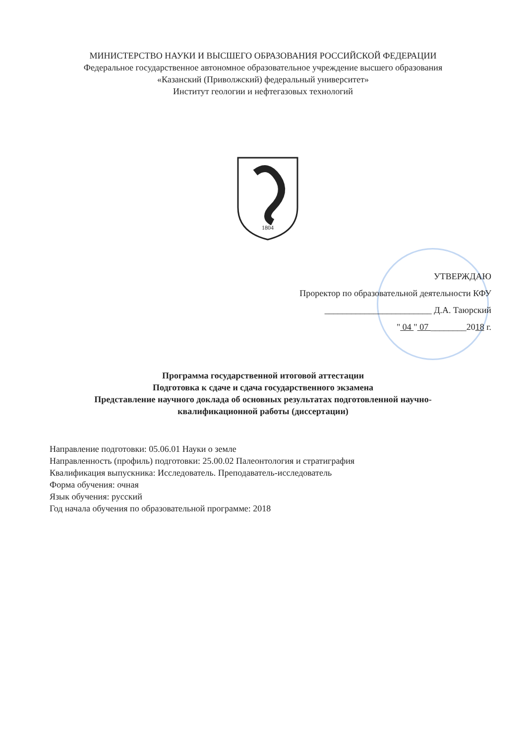МИНИСТЕРСТВО НАУКИ И ВЫСШЕГО ОБРАЗОВАНИЯ РОССИЙСКОЙ ФЕДЕРАЦИИ
Федеральное государственное автономное образовательное учреждение высшего образования
«Казанский (Приволжский) федеральный университет»
Институт геологии и нефтегазовых технологий
1804
УТВЕРЖДАЮ
Проректор по образовательной деятельности КФУ
________________________ Д.А. Таюрский
" 04 " 07 ________2018 г.
Программа государственной итоговой аттестации
Подготовка к сдаче и сдача государственного экзамена
Представление научного доклада об основных результатах подготовленной научно-
квалификационной работы (диссертации)
Направление подготовки: 05.06.01 Науки о земле
Направленность (профиль) подготовки: 25.00.02 Палеонтология и стратиграфия
Квалификация выпускника: Исследователь. Преподаватель-исследователь
Форма обучения: очная
Язык обучения: русский
Год начала обучения по образовательной программе: 2018